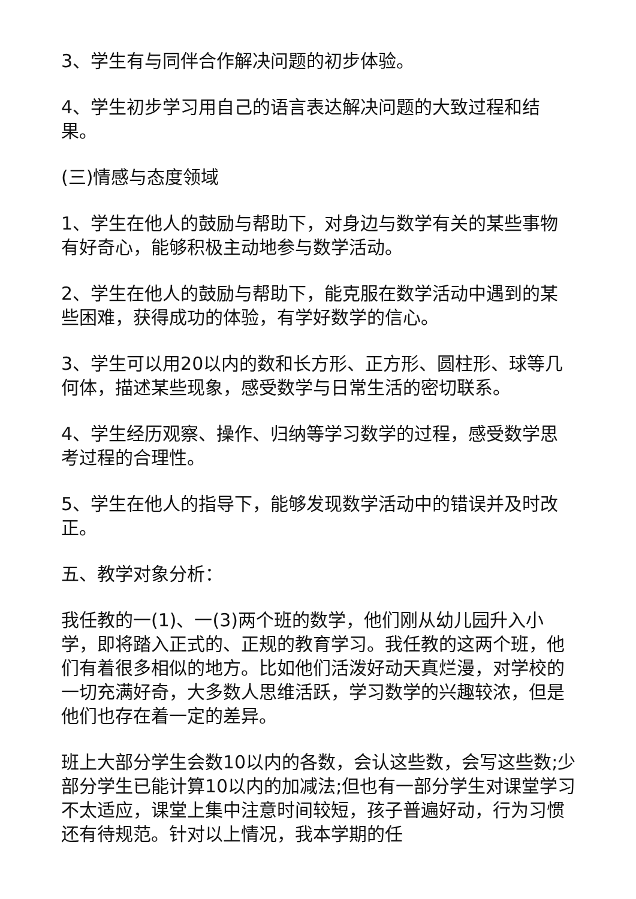3、学生有与同伴合作解决问题的初步体验。
4、学生初步学习用自己的语言表达解决问题的大致过程和结果。
(三)情感与态度领域
1、学生在他人的鼓励与帮助下，对身边与数学有关的某些事物有好奇心，能够积极主动地参与数学活动。
2、学生在他人的鼓励与帮助下，能克服在数学活动中遇到的某些困难，获得成功的体验，有学好数学的信心。
3、学生可以用20以内的数和长方形、正方形、圆柱形、球等几何体，描述某些现象，感受数学与日常生活的密切联系。
4、学生经历观察、操作、归纳等学习数学的过程，感受数学思考过程的合理性。
5、学生在他人的指导下，能够发现数学活动中的错误并及时改正。
五、教学对象分析：
我任教的一(1)、一(3)两个班的数学，他们刚从幼儿园升入小学，即将踏入正式的、正规的教育学习。我任教的这两个班，他们有着很多相似的地方。比如他们活泼好动天真烂漫，对学校的一切充满好奇，大多数人思维活跃，学习数学的兴趣较浓，但是他们也存在着一定的差异。
班上大部分学生会数10以内的各数，会认这些数，会写这些数;少部分学生已能计算10以内的加减法;但也有一部分学生对课堂学习不太适应，课堂上集中注意时间较短，孩子普遍好动，行为习惯还有待规范。针对以上情况，我本学期的任